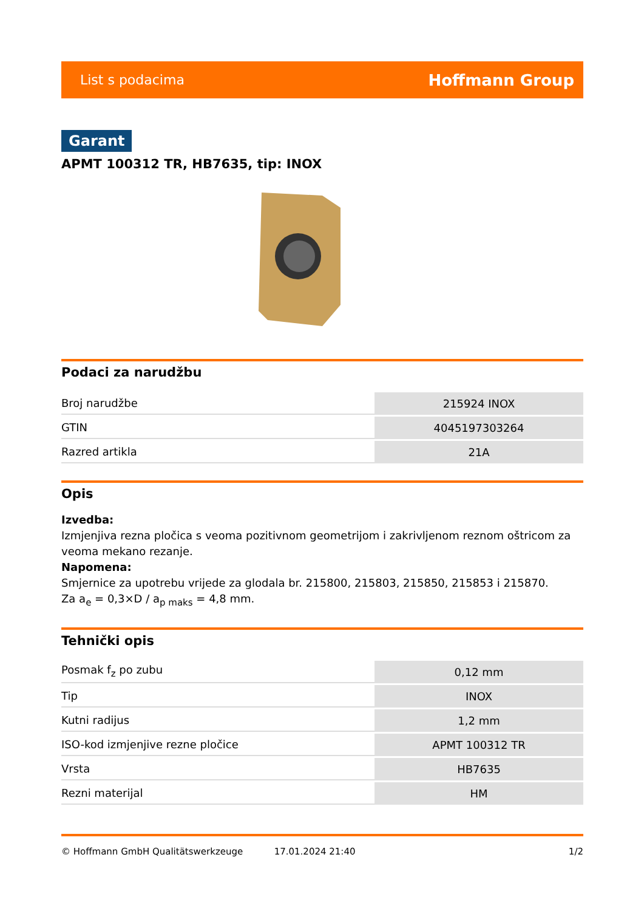List s podacima Hoffmann Group
Garant
APMT 100312 TR, HB7635, tip: INOX
Podaci za narudžbu
| Broj narudžbe | 215924 INOX |
| GTIN | 4045197303264 |
| Razred artikla | 21A |
Opis
Izvedba:
Izmjenjiva rezna pločica s veoma pozitivnom geometrijom i zakrivljenom reznom oštricom za veoma mekano rezanje.
Napomena:
Smjernice za upotrebu vrijede za glodala br. 215800, 215803, 215850, 215853 i 215870.
Za a<sub>e</sub> = 0,3×D / a<sub>p maks</sub> = 4,8 mm.
Tehnički opis
| Posmak f<sub>z</sub> po zubu | 0,12 mm |
| Tip | INOX |
| Kutni radijus | 1,2 mm |
| ISO-kod izmjenjive rezne pločice | APMT 100312 TR |
| Vrsta | HB7635 |
| Rezni materijal | HM |
© Hoffmann GmbH Qualitätswerkzeuge 17.01.2024 21:40 1/2